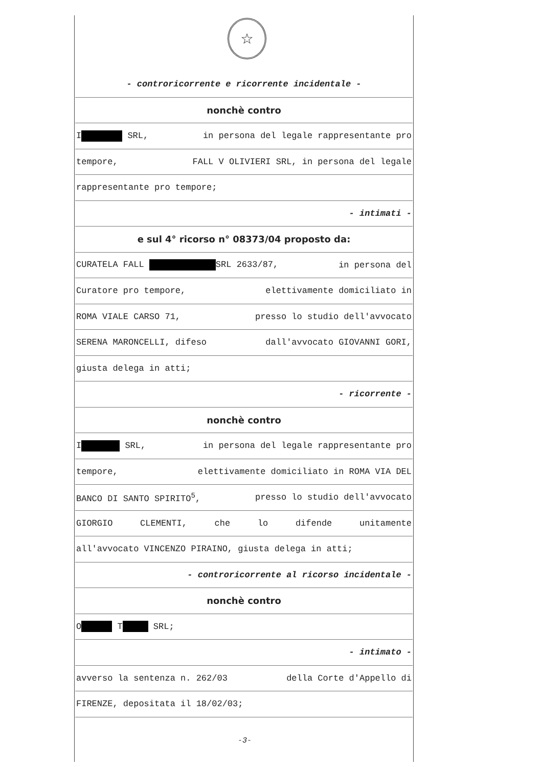☆
- controricorrente e ricorrente incidentale -
nonchè contro
I SRL, in persona del legale rappresentante pro
tempore, FALL V OLIVIERI SRL, in persona del legale
rappresentante pro tempore;
- intimati -
e sul 4° ricorso n° 08373/04 proposto da:
CURATELA FALL SRL 2633/87, in persona del
Curatore pro tempore, elettivamente domiciliato in
ROMA VIALE CARSO 71, presso lo studio dell'avvocato
SERENA MARONCELLI, difeso dall'avvocato GIOVANNI GORI,
giusta delega in atti;
- ricorrente -
nonchè contro
I SRL, in persona del legale rappresentante pro
tempore, elettivamente domiciliato in ROMA VIA DEL
BANCO DI SANTO SPIRITO<sup>5</sup>, presso lo studio dell'avvocato
GIORGIO CLEMENTI, che lo difende unitamente
all'avvocato VINCENZO PIRAINO, giusta delega in atti;
- controricorrente al ricorso incidentale -
nonchè contro
O T SRL;
- intimato -
avverso la sentenza n. 262/03 della Corte d'Appello di
FIRENZE, depositata il 18/02/03;
-3-